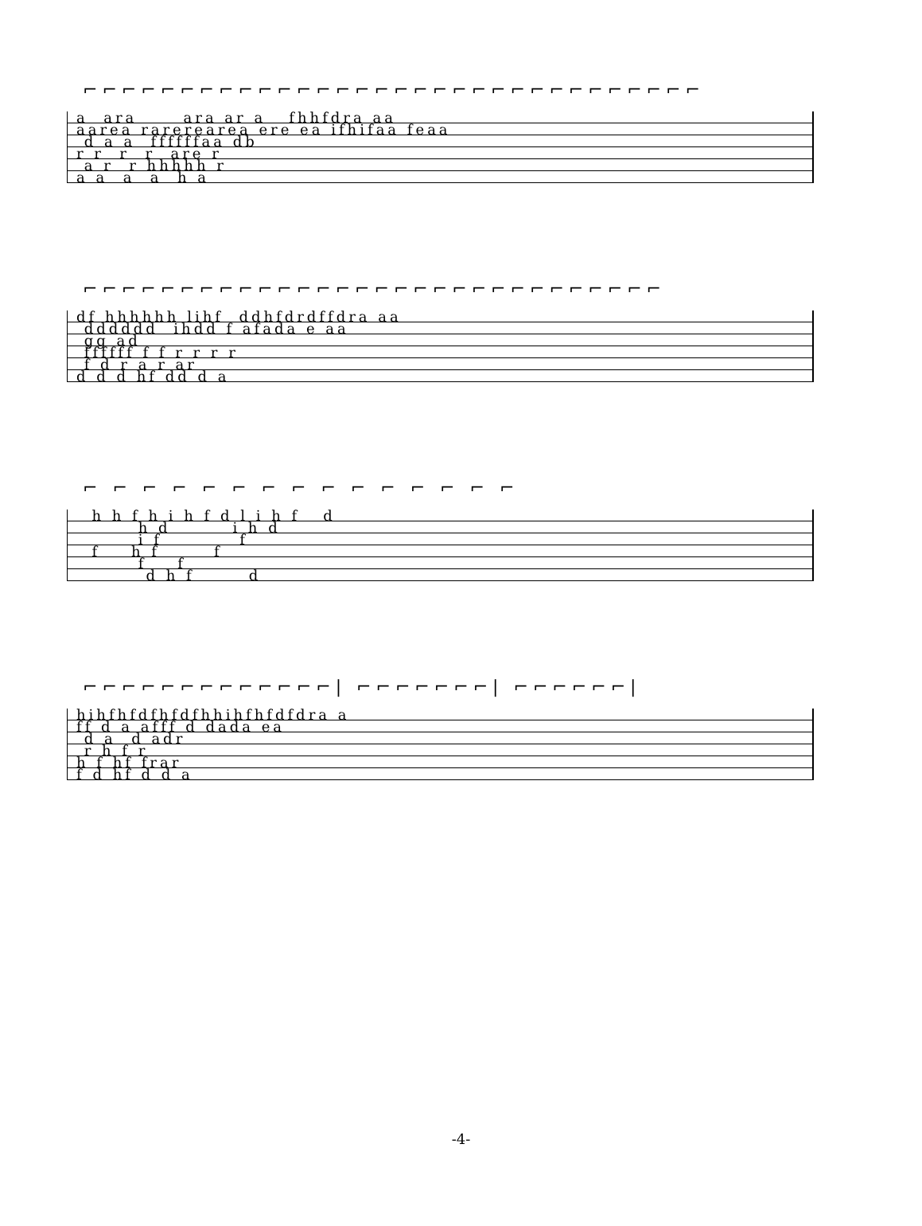⌐⌐⌐⌐⌐⌐⌐⌐⌐⌐⌐⌐⌐⌐⌐⌐⌐⌐⌐⌐⌐⌐⌐⌐⌐⌐⌐⌐⌐⌐⌐⌐
a ara ara ar a fhhfdra aa aarea rarerearea ere ea ifhifaa feaa d a a ffffffaa db r r r r are r a r r hhhhh r a a a a h a
⌐⌐⌐⌐⌐⌐⌐⌐⌐⌐⌐⌐⌐⌐⌐⌐⌐⌐⌐⌐⌐⌐⌐⌐⌐⌐⌐⌐⌐⌐
df hhhhhh lihf ddhfdrdffdra aa dddddd ihdd f afadа e aa gg ad ffffff f f r r r r f d r a r ar d d d hf dd d a
⌐ ⌐ ⌐ ⌐ ⌐ ⌐ ⌐ ⌐ ⌐ ⌐ ⌐ ⌐ ⌐ ⌐ ⌐
h h f h i h f d l i h f d h d i h d i f f f h f f f f d h f d
⌐⌐⌐⌐⌐⌐⌐⌐⌐⌐⌐⌐⌐| ⌐⌐⌐⌐⌐⌐⌐| ⌐⌐⌐⌐⌐⌐|
hihfhfdfhfdfhhihfhfdfdra a ff d a afff d dada ea d a d adr r h f r h f hf frar f d hf d d a
-4-